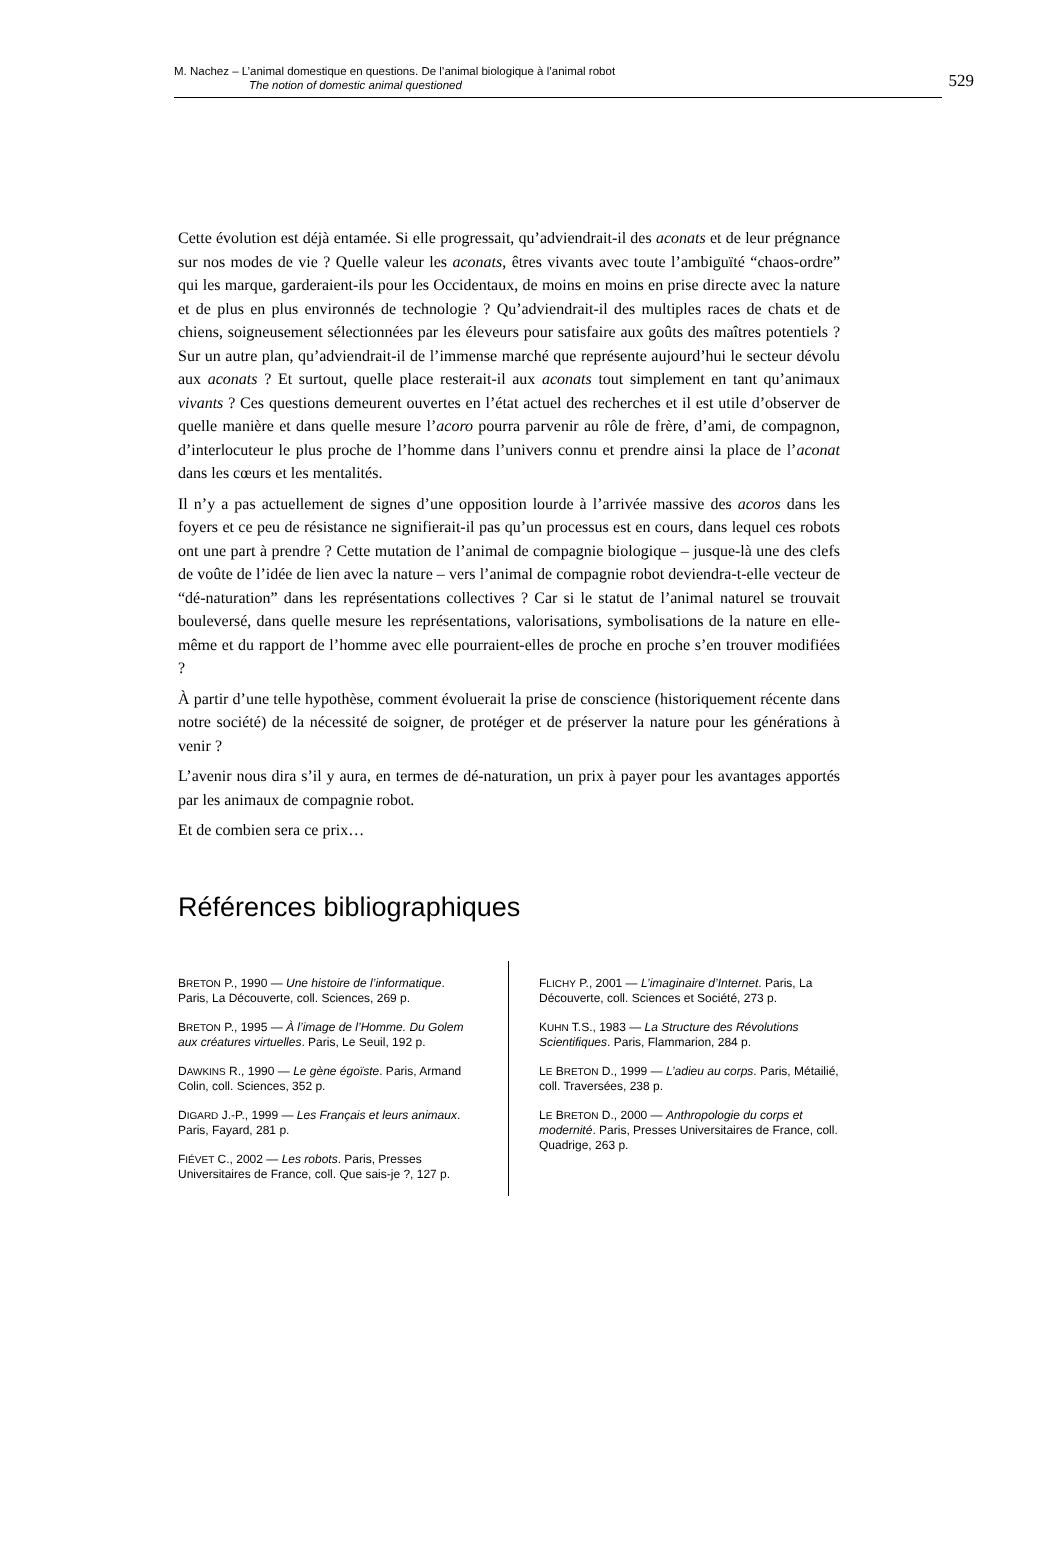M. Nachez – L’animal domestique en questions. De l’animal biologique à l’animal robot
The notion of domestic animal questioned
529
Cette évolution est déjà entamée. Si elle progressait, qu’adviendrait-il des aconats et de leur prégnance sur nos modes de vie ? Quelle valeur les aconats, êtres vivants avec toute l’ambiguïté “chaos-ordre” qui les marque, garderaient-ils pour les Occidentaux, de moins en moins en prise directe avec la nature et de plus en plus environnés de technologie ? Qu’adviendrait-il des multiples races de chats et de chiens, soigneusement sélectionnées par les éleveurs pour satisfaire aux goûts des maîtres potentiels ? Sur un autre plan, qu’adviendrait-il de l’immense marché que représente aujourd’hui le secteur dévolu aux aconats ? Et surtout, quelle place resterait-il aux aconats tout simplement en tant qu’animaux vivants ? Ces questions demeurent ouvertes en l’état actuel des recherches et il est utile d’observer de quelle manière et dans quelle mesure l’acoro pourra parvenir au rôle de frère, d’ami, de compagnon, d’interlocuteur le plus proche de l’homme dans l’univers connu et prendre ainsi la place de l’aconat dans les cœurs et les mentalités.
Il n’y a pas actuellement de signes d’une opposition lourde à l’arrivée massive des acoros dans les foyers et ce peu de résistance ne signifierait-il pas qu’un processus est en cours, dans lequel ces robots ont une part à prendre ? Cette mutation de l’animal de compagnie biologique – jusque-là une des clefs de voûte de l’idée de lien avec la nature – vers l’animal de compagnie robot deviendra-t-elle vecteur de “dé-naturation” dans les représentations collectives ? Car si le statut de l’animal naturel se trouvait bouleversé, dans quelle mesure les représentations, valorisations, symbolisations de la nature en elle-même et du rapport de l’homme avec elle pourraient-elles de proche en proche s’en trouver modifiées ?
À partir d’une telle hypothèse, comment évoluerait la prise de conscience (historiquement récente dans notre société) de la nécessité de soigner, de protéger et de préserver la nature pour les générations à venir ?
L’avenir nous dira s’il y aura, en termes de dé-naturation, un prix à payer pour les avantages apportés par les animaux de compagnie robot.
Et de combien sera ce prix…
Références bibliographiques
BRETON P., 1990 — Une histoire de l’informatique. Paris, La Découverte, coll. Sciences, 269 p.
BRETON P., 1995 — À l’image de l’Homme. Du Golem aux créatures virtuelles. Paris, Le Seuil, 192 p.
DAWKINS R., 1990 — Le gène égoïste. Paris, Armand Colin, coll. Sciences, 352 p.
DIGARD J.-P., 1999 — Les Français et leurs animaux. Paris, Fayard, 281 p.
FIÉVET C., 2002 — Les robots. Paris, Presses Universitaires de France, coll. Que sais-je ?, 127 p.
FLICHY P., 2001 — L’imaginaire d’Internet. Paris, La Découverte, coll. Sciences et Société, 273 p.
KUHN T.S., 1983 — La Structure des Révolutions Scientifiques. Paris, Flammarion, 284 p.
LE BRETON D., 1999 — L’adieu au corps. Paris, Métailié, coll. Traversées, 238 p.
LE BRETON D., 2000 — Anthropologie du corps et modernité. Paris, Presses Universitaires de France, coll. Quadrige, 263 p.